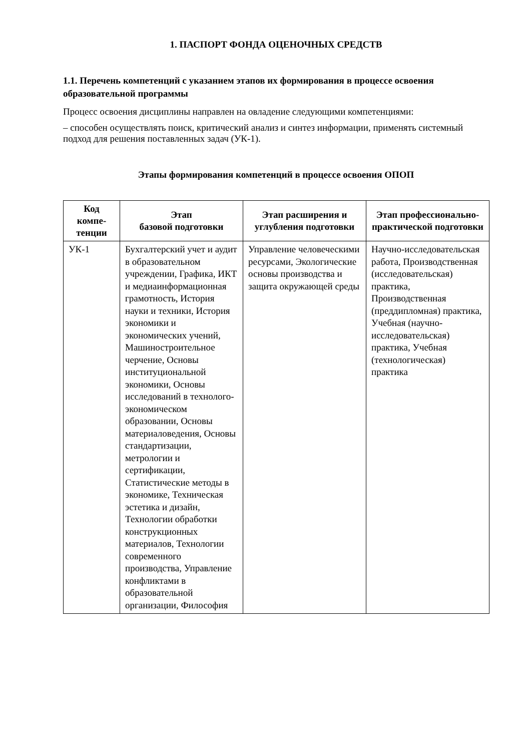1. ПАСПОРТ ФОНДА ОЦЕНОЧНЫХ СРЕДСТВ
1.1. Перечень компетенций с указанием этапов их формирования в процессе освоения образовательной программы
Процесс освоения дисциплины направлен на овладение следующими компетенциями:
– способен осуществлять поиск, критический анализ и синтез информации, применять системный подход для решения поставленных задач (УК-1).
Этапы формирования компетенций в процессе освоения ОПОП
| Код компе-тенции | Этап базовой подготовки | Этап расширения и углубления подготовки | Этап профессионально-практической подготовки |
| --- | --- | --- | --- |
| УК-1 | Бухгалтерский учет и аудит в образовательном учреждении, Графика, ИКТ и медиаинформационная грамотность, История науки и техники, История экономики и экономических учений, Машиностроительное черчение, Основы институциональной экономики, Основы исследований в технолого-экономическом образовании, Основы материаловедения, Основы стандартизации, метрологии и сертификации, Статистические методы в экономике, Техническая эстетика и дизайн, Технологии обработки конструкционных материалов, Технологии современного производства, Управление конфликтами в образовательной организации, Философия | Управление человеческими ресурсами, Экологические основы производства и защита окружающей среды | Научно-исследовательская работа, Производственная (исследовательская) практика, Производственная (преддипломная) практика, Учебная (научно-исследовательская) практика, Учебная (технологическая) практика |